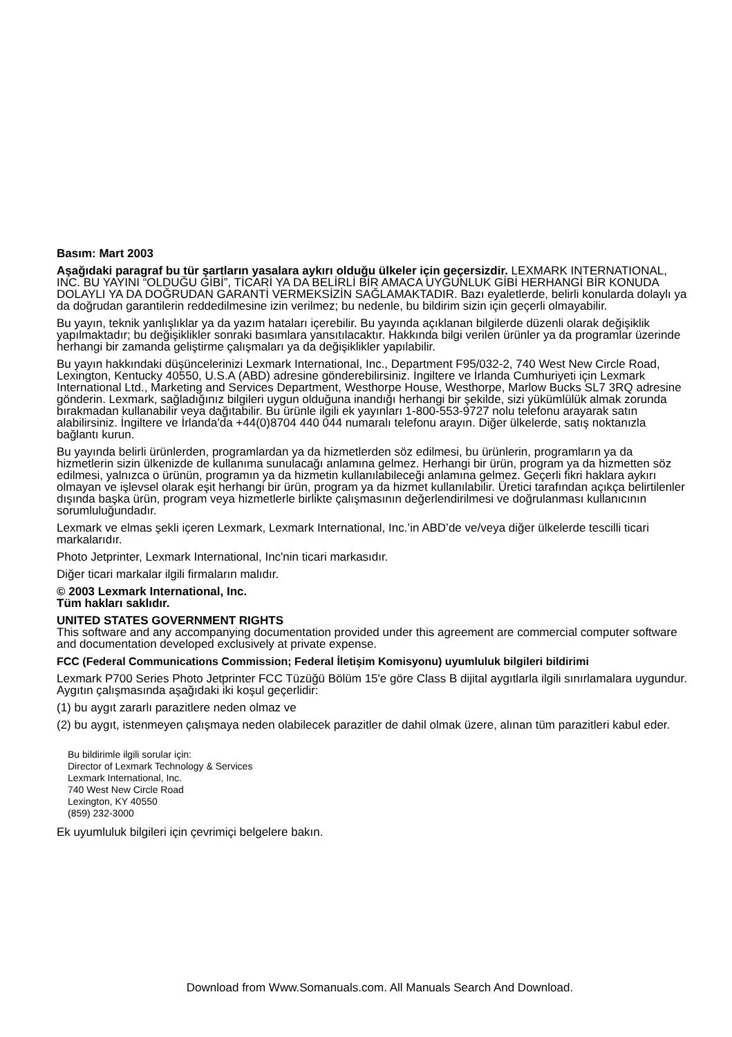Basım: Mart 2003
Aşağıdaki paragraf bu tür şartların yasalara aykırı olduğu ülkeler için geçersizdir. LEXMARK INTERNATIONAL, INC. BU YAYINI “OLDUĞU GİBİ”, TİCARİ YA DA BELİRLİ BİR AMACA UYGUNLUK GİBİ HERHANGİ BİR KONUDA DOLAYLI YA DA DOĞRUDAN GARANTİ VERMEKSİZİN SAĞLAMAKTADIR. Bazı eyaletlerde, belirli konularda dolaylı ya da doğrudan garantilerin reddedilmesine izin verilmez; bu nedenle, bu bildirim sizin için geçerli olmayabilir.
Bu yayın, teknik yanlışlıklar ya da yazım hataları içerebilir. Bu yayında açıklanan bilgilerde düzenli olarak değişiklik yapılmaktadır; bu değişiklikler sonraki basımlara yansıtılacaktır. Hakkında bilgi verilen ürünler ya da programlar üzerinde herhangi bir zamanda geliştirme çalışmaları ya da değişiklikler yapılabilir.
Bu yayın hakkındaki düşüncelerinizi Lexmark International, Inc., Department F95/032-2, 740 West New Circle Road, Lexington, Kentucky 40550, U.S.A (ABD) adresine gönderebilirsiniz. İngiltere ve İrlanda Cumhuriyeti için Lexmark International Ltd., Marketing and Services Department, Westhorpe House, Westhorpe, Marlow Bucks SL7 3RQ adresine gönderin. Lexmark, sağladığınız bilgileri uygun olduğuna inandığı herhangi bir şekilde, sizi yükümlülük almak zorunda bırakmadan kullanabilir veya dağıtabilir. Bu ürünle ilgili ek yayınları 1-800-553-9727 nolu telefonu arayarak satın alabilirsiniz. İngiltere ve İrlanda'da +44(0)8704 440 044 numaralı telefonu arayın. Diğer ülkelerde, satış noktanızla bağlantı kurun.
Bu yayında belirli ürünlerden, programlardan ya da hizmetlerden söz edilmesi, bu ürünlerin, programların ya da hizmetlerin sizin ülkenizde de kullanıma sunulacağı anlamına gelmez. Herhangi bir ürün, program ya da hizmetten söz edilmesi, yalnızca o ürünün, programın ya da hizmetin kullanılabileceği anlamına gelmez. Geçerli fikri haklara aykırı olmayan ve işlevsel olarak eşit herhangi bir ürün, program ya da hizmet kullanılabilir. Üretici tarafından açıkça belirtilenler dışında başka ürün, program veya hizmetlerle birlikte çalışmasının değerlendirilmesi ve doğrulanması kullanıcının sorumluluğundadır.
Lexmark ve elmas şekli içeren Lexmark, Lexmark International, Inc.’in ABD’de ve/veya diğer ülkelerde tescilli ticari markalarıdır.
Photo Jetprinter, Lexmark International, Inc'nin ticari markasıdır.
Diğer ticari markalar ilgili firmaların malıdır.
© 2003 Lexmark International, Inc.
Tüm hakları saklıdır.
UNITED STATES GOVERNMENT RIGHTS
This software and any accompanying documentation provided under this agreement are commercial computer software and documentation developed exclusively at private expense.
FCC (Federal Communications Commission; Federal İletişim Komisyonu) uyumluluk bilgileri bildirimi
Lexmark P700 Series Photo Jetprinter FCC Tüzüğü Bölüm 15'e göre Class B dijital aygıtlarla ilgili sınırlamalara uygundur. Aygıtın çalışmasında aşağıdaki iki koşul geçerlidir:
(1) bu aygıt zararlı parazitlere neden olmaz ve
(2) bu aygıt, istenmeyen çalışmaya neden olabilecek parazitler de dahil olmak üzere, alınan tüm parazitleri kabul eder.
Bu bildirimle ilgili sorular için:
Director of Lexmark Technology & Services
Lexmark International, Inc.
740 West New Circle Road
Lexington, KY 40550
(859) 232-3000
Ek uyumluluk bilgileri için çevrimiçi belgelere bakın.
Download from Www.Somanuals.com. All Manuals Search And Download.